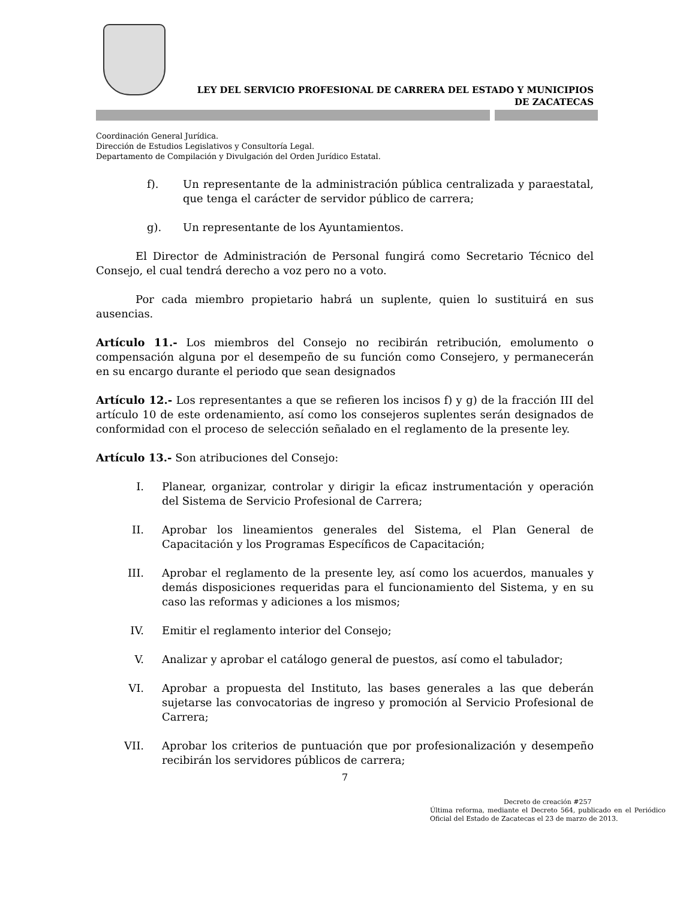LEY DEL SERVICIO PROFESIONAL DE CARRERA DEL ESTADO Y MUNICIPIOS
DE ZACATECAS
Coordinación General Jurídica.
Dirección de Estudios Legislativos y Consultoría Legal.
Departamento de Compilación y Divulgación del Orden Jurídico Estatal.
f). Un representante de la administración pública centralizada y paraestatal, que tenga el carácter de servidor público de carrera;
g). Un representante de los Ayuntamientos.
El Director de Administración de Personal fungirá como Secretario Técnico del Consejo, el cual tendrá derecho a voz pero no a voto.
Por cada miembro propietario habrá un suplente, quien lo sustituirá en sus ausencias.
Artículo 11.- Los miembros del Consejo no recibirán retribución, emolumento o compensación alguna por el desempeño de su función como Consejero, y permanecerán en su encargo durante el periodo que sean designados
Artículo 12.- Los representantes a que se refieren los incisos f) y g) de la fracción III del artículo 10 de este ordenamiento, así como los consejeros suplentes serán designados de conformidad con el proceso de selección señalado en el reglamento de la presente ley.
Artículo 13.- Son atribuciones del Consejo:
I. Planear, organizar, controlar y dirigir la eficaz instrumentación y operación del Sistema de Servicio Profesional de Carrera;
II. Aprobar los lineamientos generales del Sistema, el Plan General de Capacitación y los Programas Específicos de Capacitación;
III. Aprobar el reglamento de la presente ley, así como los acuerdos, manuales y demás disposiciones requeridas para el funcionamiento del Sistema, y en su caso las reformas y adiciones a los mismos;
IV. Emitir el reglamento interior del Consejo;
V. Analizar y aprobar el catálogo general de puestos, así como el tabulador;
VI. Aprobar a propuesta del Instituto, las bases generales a las que deberán sujetarse las convocatorias de ingreso y promoción al Servicio Profesional de Carrera;
VII. Aprobar los criterios de puntuación que por profesionalización y desempeño recibirán los servidores públicos de carrera;
7
Decreto de creación #257
Última reforma, mediante el Decreto 564, publicado en el Periódico Oficial del Estado de Zacatecas el 23 de marzo de 2013.